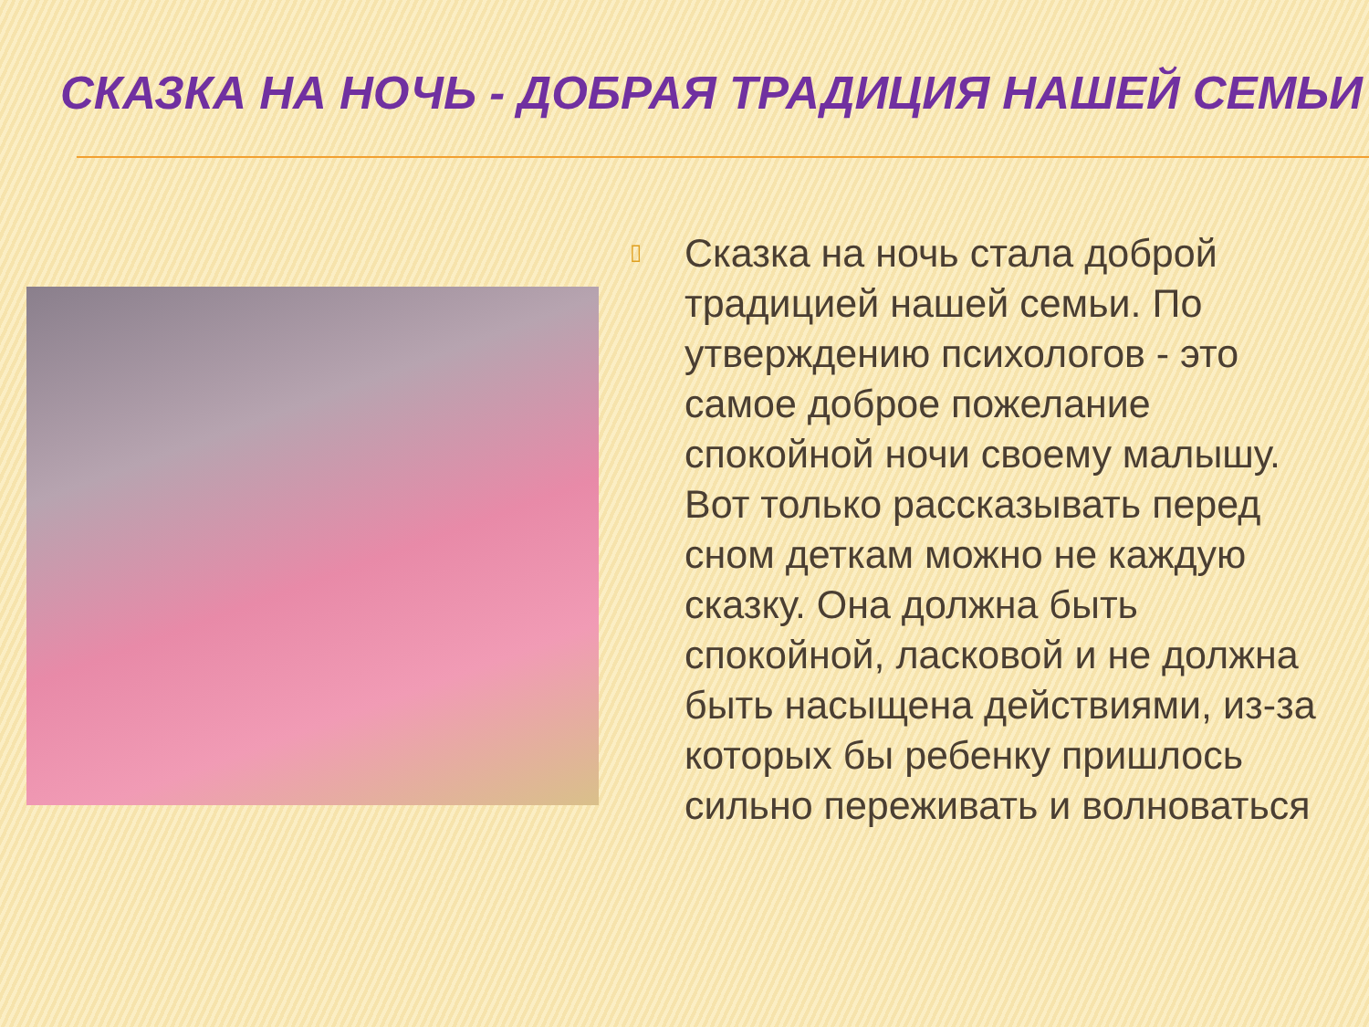СКАЗКА НА НОЧЬ - ДОБРАЯ ТРАДИЦИЯ НАШЕЙ СЕМЬИ
▯
Сказка на ночь стала доброй традицией нашей семьи. По утверждению психологов - это самое доброе пожелание спокойной ночи своему малышу. Вот только рассказывать перед сном деткам можно не каждую сказку. Она должна быть спокойной, ласковой и не должна быть насыщена действиями, из-за которых бы ребенку пришлось сильно переживать и волноваться